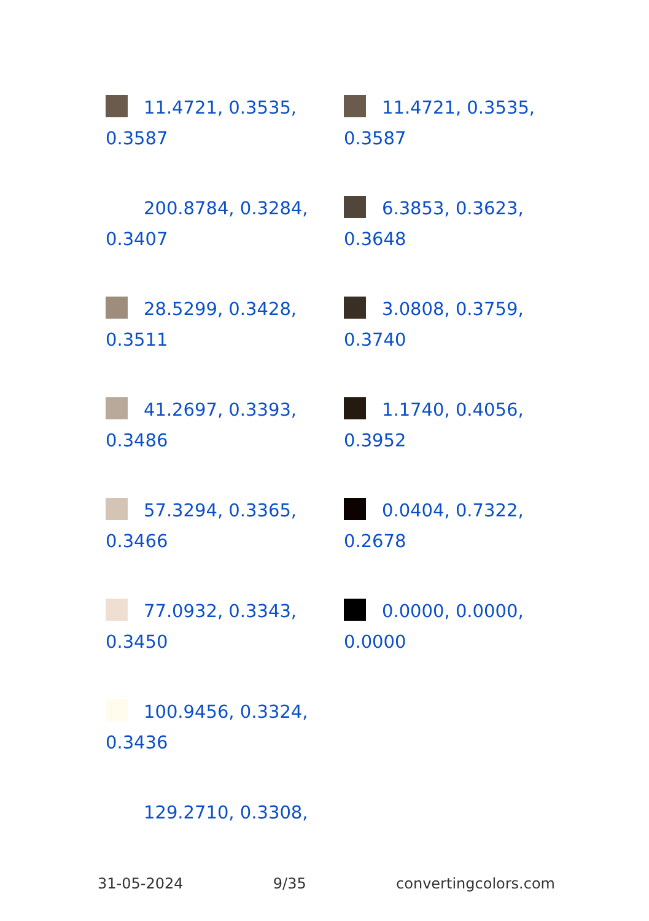11.4721, 0.3535,
0.3587
11.4721, 0.3535,
0.3587
200.8784, 0.3284,
0.3407
6.3853, 0.3623,
0.3648
28.5299, 0.3428,
0.3511
3.0808, 0.3759,
0.3740
41.2697, 0.3393,
0.3486
1.1740, 0.4056,
0.3952
57.3294, 0.3365,
0.3466
0.0404, 0.7322,
0.2678
77.0932, 0.3343,
0.3450
0.0000, 0.0000,
0.0000
100.9456, 0.3324,
0.3436
129.2710, 0.3308,
31-05-2024 9/35 convertingcolors.com